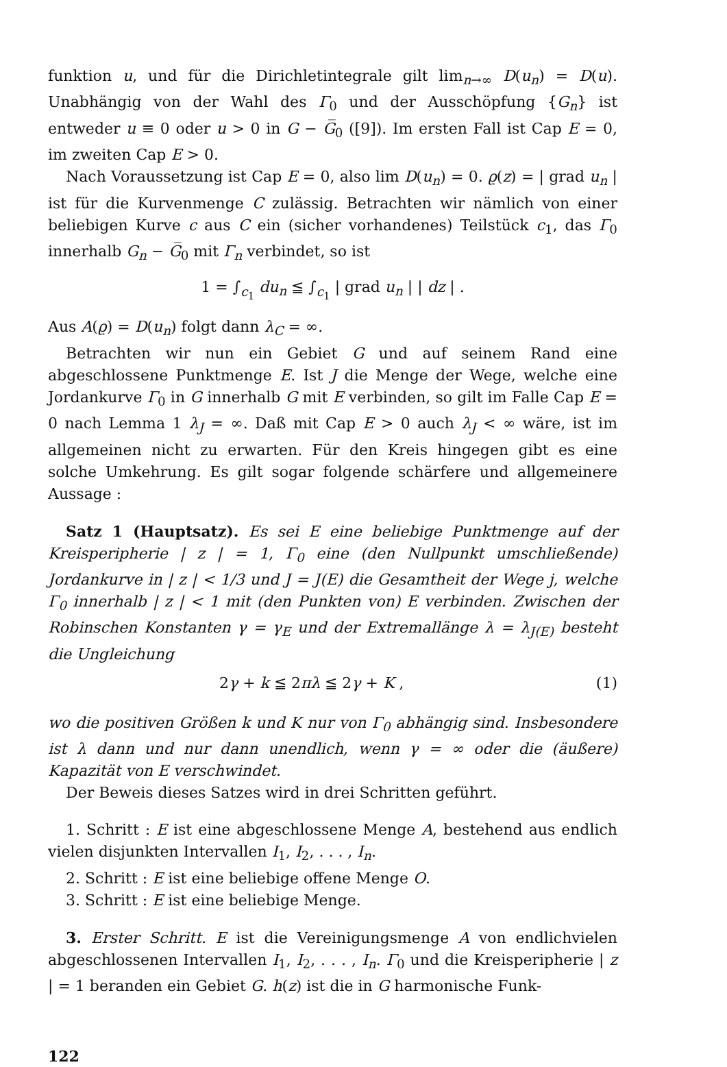funktion u, und für die Dirichletintegrale gilt lim<sub>n→∞</sub> D(u<sub>n</sub>) = D(u). Unabhängig von der Wahl des Γ<sub>0</sub> und der Ausschöpfung {G<sub>n</sub>} ist entweder u ≡ 0 oder u > 0 in G − G̅<sub>0</sub> ([9]). Im ersten Fall ist Cap E = 0, im zweiten Cap E > 0.
Nach Voraussetzung ist Cap E = 0, also lim D(u<sub>n</sub>) = 0. ϱ(z) = | grad u<sub>n</sub> | ist für die Kurvenmenge C zulässig. Betrachten wir nämlich von einer beliebigen Kurve c aus C ein (sicher vorhandenes) Teilstück c<sub>1</sub>, das Γ<sub>0</sub> innerhalb G<sub>n</sub> − G̅<sub>0</sub> mit Γ<sub>n</sub> verbindet, so ist
1 = ∫<sub>c<sub>1</sub></sub> du<sub>n</sub> ≦ ∫<sub>c<sub>1</sub></sub> | grad u<sub>n</sub> | | dz | .
Aus A(ϱ) = D(u<sub>n</sub>) folgt dann λ<sub>C</sub> = ∞.
Betrachten wir nun ein Gebiet G und auf seinem Rand eine abgeschlossene Punktmenge E. Ist J die Menge der Wege, welche eine Jordankurve Γ<sub>0</sub> in G innerhalb G mit E verbinden, so gilt im Falle Cap E = 0 nach Lemma 1 λ<sub>J</sub> = ∞. Daß mit Cap E > 0 auch λ<sub>J</sub> < ∞ wäre, ist im allgemeinen nicht zu erwarten. Für den Kreis hingegen gibt es eine solche Umkehrung. Es gilt sogar folgende schärfere und allgemeinere Aussage :
Satz 1 (Hauptsatz). Es sei E eine beliebige Punktmenge auf der Kreisperipherie | z | = 1, Γ<sub>0</sub> eine (den Nullpunkt umschließende) Jordankurve in | z | < 1/3 und J = J(E) die Gesamtheit der Wege j, welche Γ<sub>0</sub> innerhalb | z | < 1 mit (den Punkten von) E verbinden. Zwischen der Robinschen Konstanten γ = γ<sub>E</sub> und der Extremallänge λ = λ<sub>J(E)</sub> besteht die Ungleichung
2γ + k ≦ 2πλ ≦ 2γ + K , (1)
wo die positiven Größen k und K nur von Γ<sub>0</sub> abhängig sind. Insbesondere ist λ dann und nur dann unendlich, wenn γ = ∞ oder die (äußere) Kapazität von E verschwindet.
Der Beweis dieses Satzes wird in drei Schritten geführt.
1. Schritt : E ist eine abgeschlossene Menge A, bestehend aus endlich vielen disjunkten Intervallen I<sub>1</sub>, I<sub>2</sub>, . . . , I<sub>n</sub>.
2. Schritt : E ist eine beliebige offene Menge O.
3. Schritt : E ist eine beliebige Menge.
3. Erster Schritt. E ist die Vereinigungsmenge A von endlichvielen abgeschlossenen Intervallen I<sub>1</sub>, I<sub>2</sub>, . . . , I<sub>n</sub>. Γ<sub>0</sub> und die Kreisperipherie | z | = 1 beranden ein Gebiet G. h(z) ist die in G harmonische Funk-
122